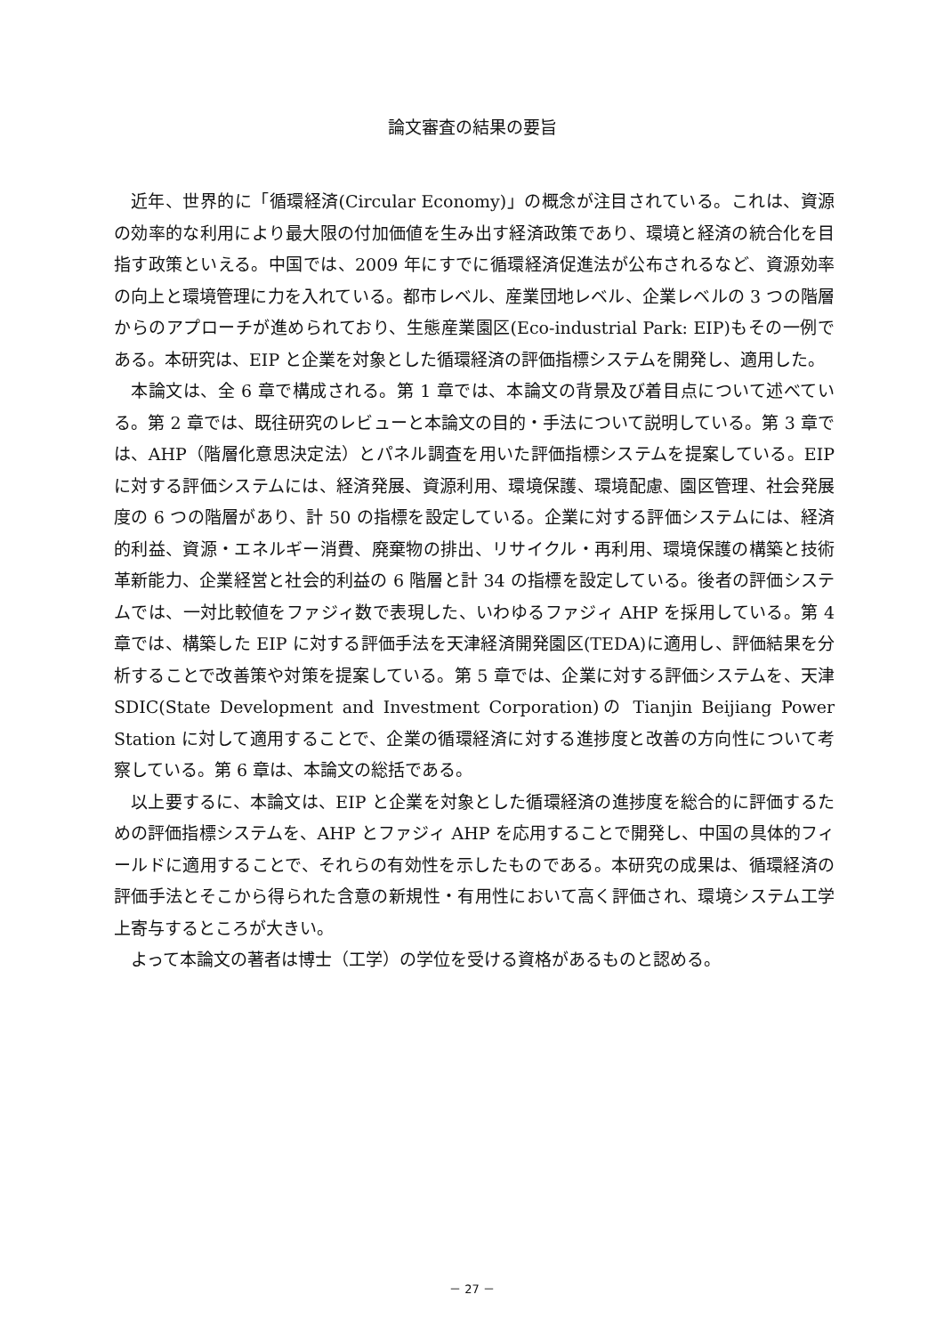論文審査の結果の要旨
近年、世界的に「循環経済(Circular Economy)」の概念が注目されている。これは、資源の効率的な利用により最大限の付加価値を生み出す経済政策であり、環境と経済の統合化を目指す政策といえる。中国では、2009 年にすでに循環経済促進法が公布されるなど、資源効率の向上と環境管理に力を入れている。都市レベル、産業団地レベル、企業レベルの 3 つの階層からのアプローチが進められており、生態産業園区(Eco-industrial Park: EIP)もその一例である。本研究は、EIP と企業を対象とした循環経済の評価指標システムを開発し、適用した。
本論文は、全 6 章で構成される。第 1 章では、本論文の背景及び着目点について述べている。第 2 章では、既往研究のレビューと本論文の目的・手法について説明している。第 3 章では、AHP（階層化意思決定法）とパネル調査を用いた評価指標システムを提案している。EIP に対する評価システムには、経済発展、資源利用、環境保護、環境配慮、園区管理、社会発展度の 6 つの階層があり、計 50 の指標を設定している。企業に対する評価システムには、経済的利益、資源・エネルギー消費、廃棄物の排出、リサイクル・再利用、環境保護の構築と技術革新能力、企業経営と社会的利益の 6 階層と計 34 の指標を設定している。後者の評価システムでは、一対比較値をファジィ数で表現した、いわゆるファジィ AHP を採用している。第 4 章では、構築した EIP に対する評価手法を天津経済開発園区(TEDA)に適用し、評価結果を分析することで改善策や対策を提案している。第 5 章では、企業に対する評価システムを、天津 SDIC(State Development and Investment Corporation)の Tianjin Beijiang Power Station に対して適用することで、企業の循環経済に対する進捗度と改善の方向性について考察している。第 6 章は、本論文の総括である。
以上要するに、本論文は、EIP と企業を対象とした循環経済の進捗度を総合的に評価するための評価指標システムを、AHP とファジィ AHP を応用することで開発し、中国の具体的フィールドに適用することで、それらの有効性を示したものである。本研究の成果は、循環経済の評価手法とそこから得られた含意の新規性・有用性において高く評価され、環境システム工学上寄与するところが大きい。
よって本論文の著者は博士（工学）の学位を受ける資格があるものと認める。
－ 27 －